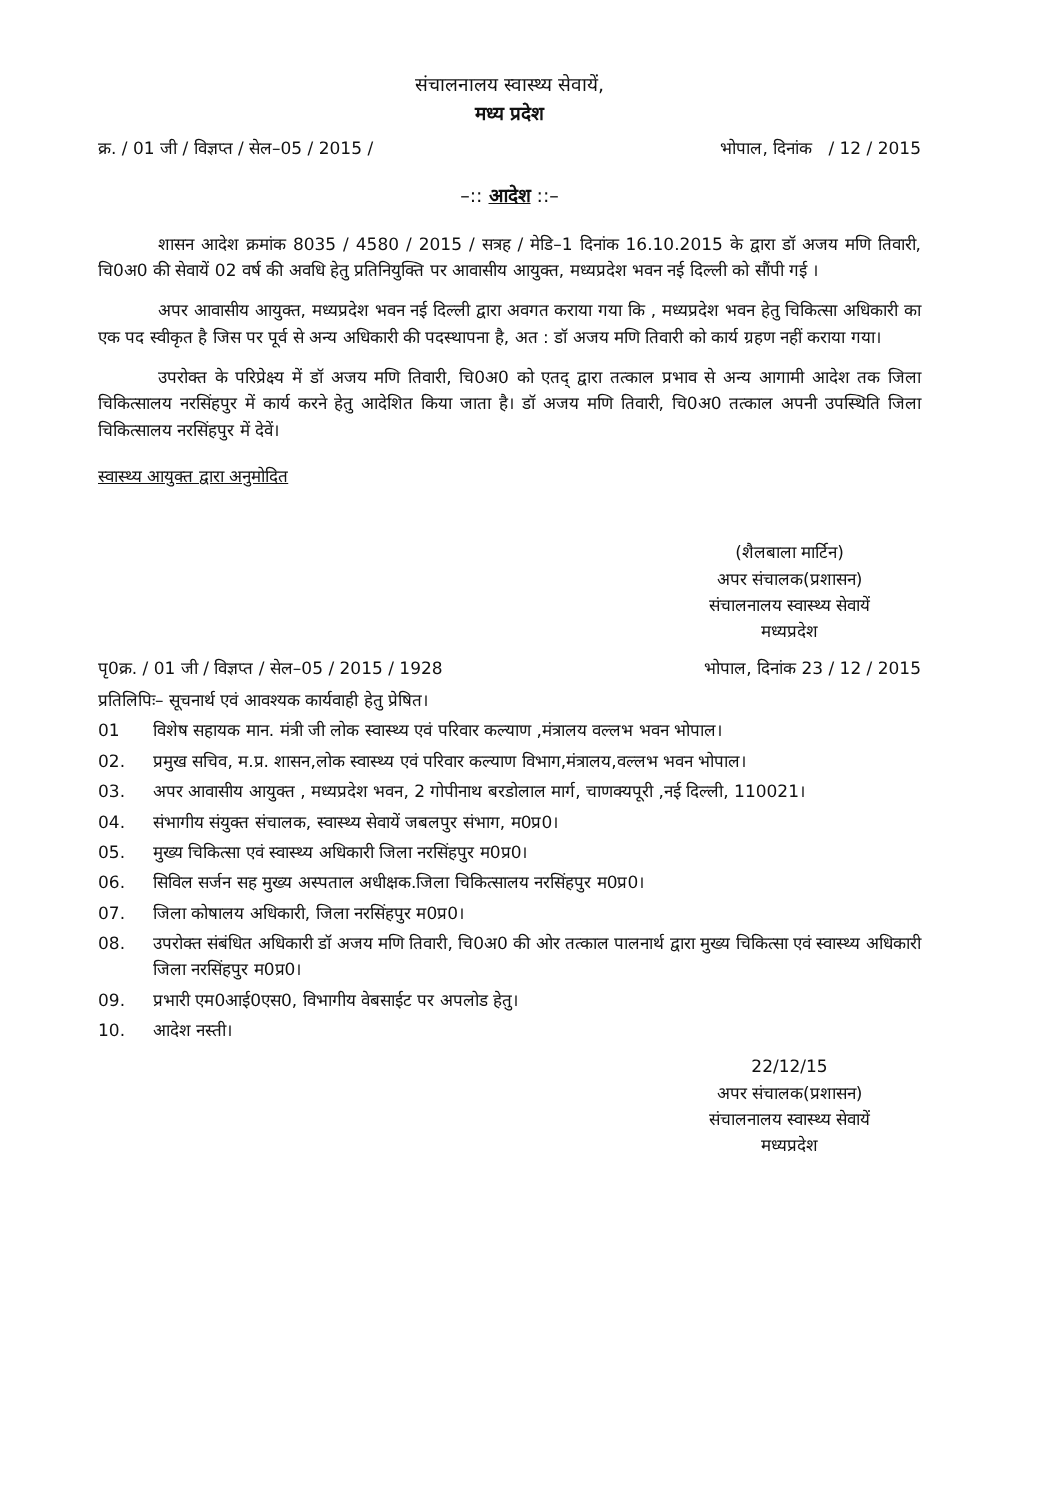संचालनालय स्वास्थ्य सेवायें,
मध्य प्रदेश
क्र. / 01 जी / विज्ञप्त / सेल–05 / 2015 / भोपाल, दिनांक / 12 / 2015
–:: आदेश ::–
शासन आदेश क्रमांक 8035 / 4580 / 2015 / सत्रह / मेडि–1 दिनांक 16.10.2015 के द्वारा डॉ अजय मणि तिवारी, चि0अ0 की सेवायें 02 वर्ष की अवधि हेतु प्रतिनियुक्ति पर आवासीय आयुक्त, मध्यप्रदेश भवन नई दिल्ली को सौंपी गई ।
अपर आवासीय आयुक्त, मध्यप्रदेश भवन नई दिल्ली द्वारा अवगत कराया गया कि , मध्यप्रदेश भवन हेतु चिकित्सा अधिकारी का एक पद स्वीकृत है जिस पर पूर्व से अन्य अधिकारी की पदस्थापना है, अत : डॉ अजय मणि तिवारी को कार्य ग्रहण नहीं कराया गया।
उपरोक्त के परिप्रेक्ष्य में डॉ अजय मणि तिवारी, चि0अ0 को एतद् द्वारा तत्काल प्रभाव से अन्य आगामी आदेश तक जिला चिकित्सालय नरसिंहपुर में कार्य करने हेतु आदेशित किया जाता है। डॉ अजय मणि तिवारी, चि0अ0 तत्काल अपनी उपस्थिति जिला चिकित्सालय नरसिंहपुर में देवें।
स्वास्थ्य आयुक्त द्वारा अनुमोदित
(शैलबाला मार्टिन)
अपर संचालक(प्रशासन)
संचालनालय स्वास्थ्य सेवायें
मध्यप्रदेश
पृ0क्र. / 01 जी / विज्ञप्त / सेल–05 / 2015 / 1928 भोपाल, दिनांक 23 / 12 / 2015
प्रतिलिपिः– सूचनार्थ एवं आवश्यक कार्यवाही हेतु प्रेषित।
01 विशेष सहायक मान. मंत्री जी लोक स्वास्थ्य एवं परिवार कल्याण ,मंत्रालय वल्लभ भवन भोपाल।
02. प्रमुख सचिव, म.प्र. शासन,लोक स्वास्थ्य एवं परिवार कल्याण विभाग,मंत्रालय,वल्लभ भवन भोपाल।
03. अपर आवासीय आयुक्त , मध्यप्रदेश भवन, 2 गोपीनाथ बरडोलाल मार्ग, चाणक्यपूरी ,नई दिल्ली, 110021।
04. संभागीय संयुक्त संचालक, स्वास्थ्य सेवायें जबलपुर संभाग, म0प्र0।
05. मुख्य चिकित्सा एवं स्वास्थ्य अधिकारी जिला नरसिंहपुर म0प्र0।
06. सिविल सर्जन सह मुख्य अस्पताल अधीक्षक.जिला चिकित्सालय नरसिंहपुर म0प्र0।
07. जिला कोषालय अधिकारी, जिला नरसिंहपुर म0प्र0।
08. उपरोक्त संबंधित अधिकारी डॉ अजय मणि तिवारी, चि0अ0 की ओर तत्काल पालनार्थ द्वारा मुख्य चिकित्सा एवं स्वास्थ्य अधिकारी जिला नरसिंहपुर म0प्र0।
09. प्रभारी एम0आई0एस0, विभागीय वेबसाईट पर अपलोड हेतु।
10. आदेश नस्ती।
22/12/15
अपर संचालक(प्रशासन)
संचालनालय स्वास्थ्य सेवायें
मध्यप्रदेश